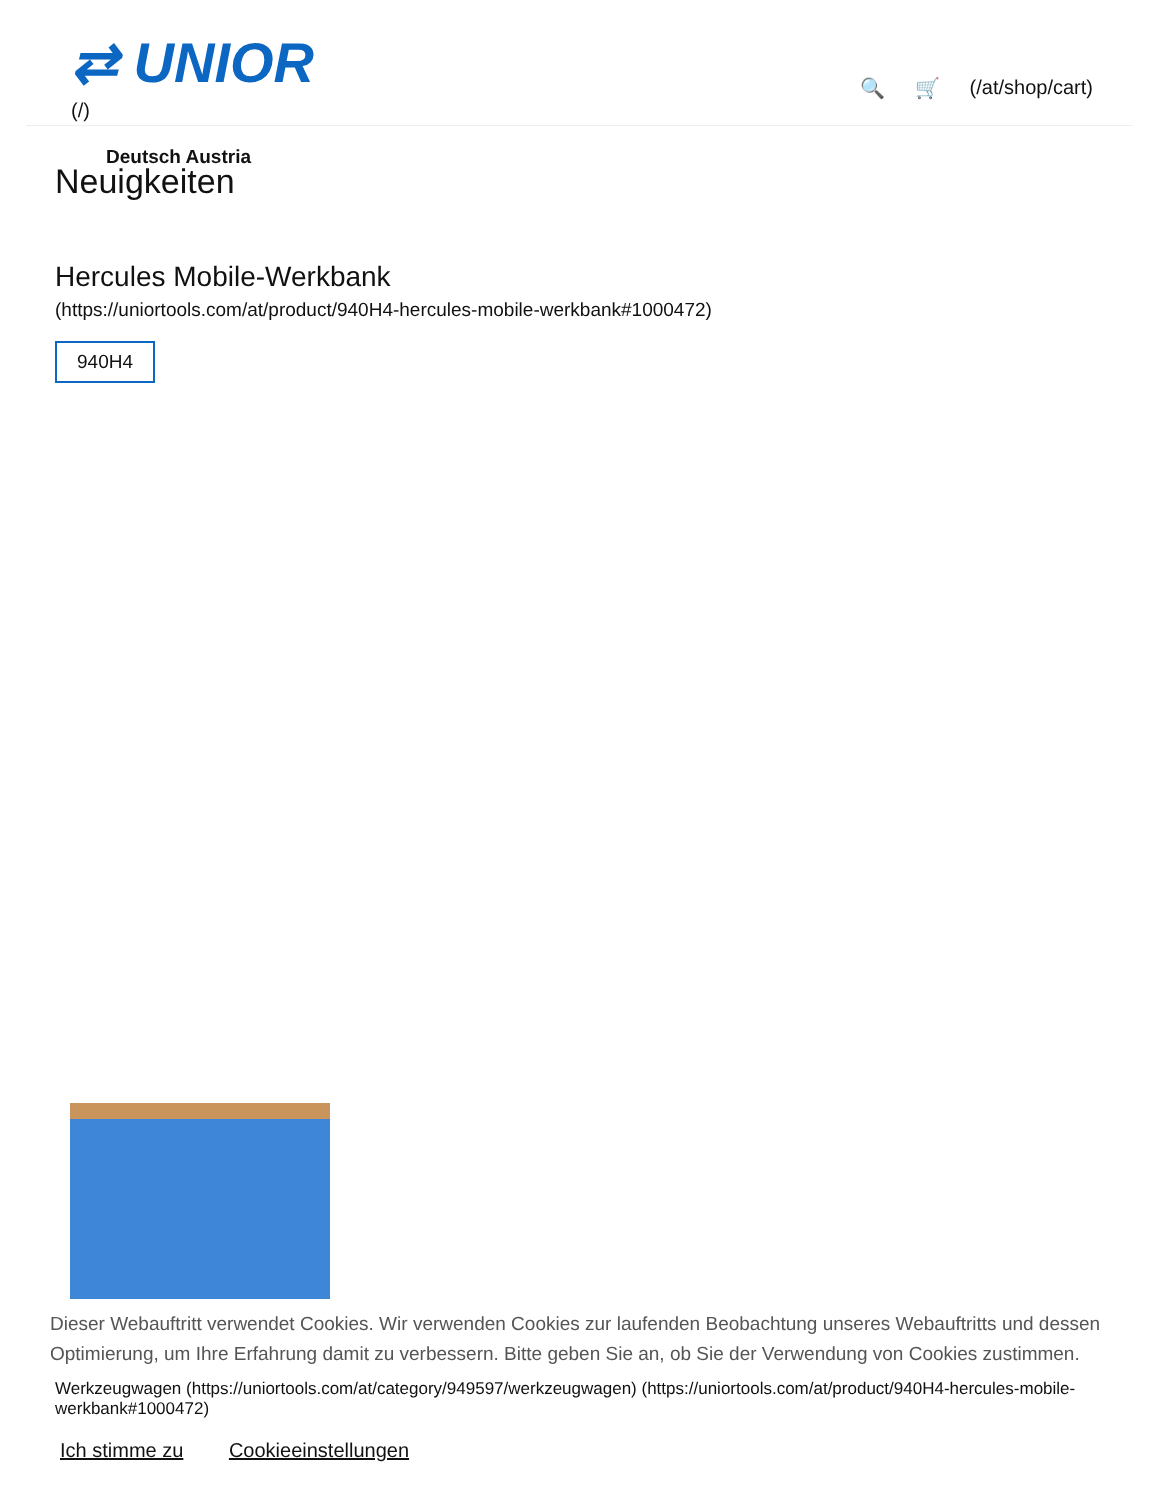⇄ UNIOR
(/)
🔍 🛒 (/at/shop/cart)
Deutsch Austria
Neuigkeiten
Hercules Mobile-Werkbank
(https://uniortools.com/at/product/940H4-hercules-mobile-werkbank#1000472)
940H4
Dieser Webauftritt verwendet Cookies. Wir verwenden Cookies zur laufenden Beobachtung unseres Webauftritts und dessen Optimierung, um Ihre Erfahrung damit zu verbessern. Bitte geben Sie an, ob Sie der Verwendung von Cookies zustimmen.
Werkzeugwagen (https://uniortools.com/at/category/949597/werkzeugwagen) (https://uniortools.com/at/product/940H4-hercules-mobile-werkbank#1000472)
Ich stimme zu Cookieeinstellungen